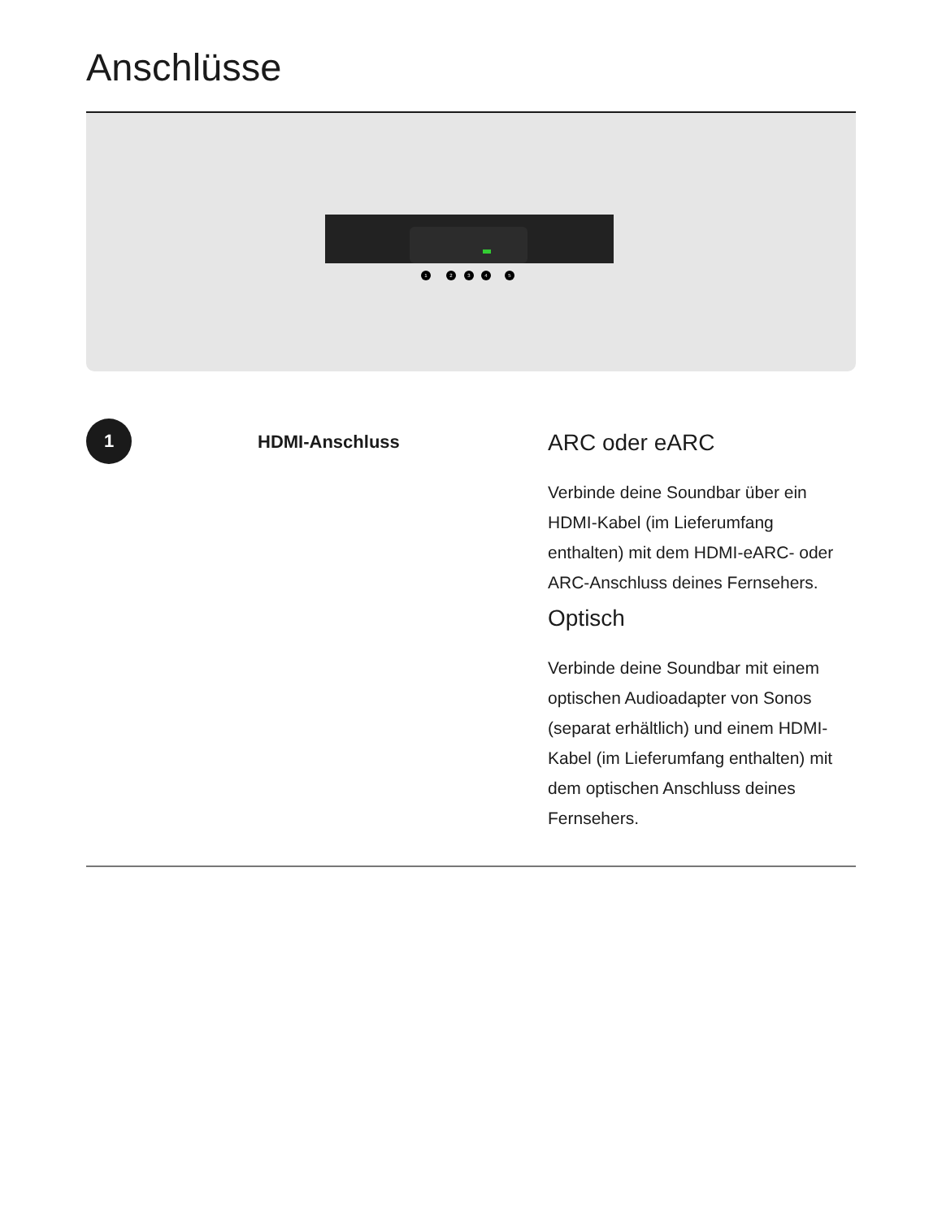Anschlüsse
1
2
3
4
5
1
HDMI-Anschluss
ARC oder eARC
Verbinde deine Soundbar über ein HDMI-Kabel (im Lieferumfang enthalten) mit dem HDMI-eARC- oder ARC-Anschluss deines Fernsehers.
Optisch
Verbinde deine Soundbar mit einem optischen Audioadapter von Sonos (separat erhältlich) und einem HDMI-Kabel (im Lieferumfang enthalten) mit dem optischen Anschluss deines Fernsehers.